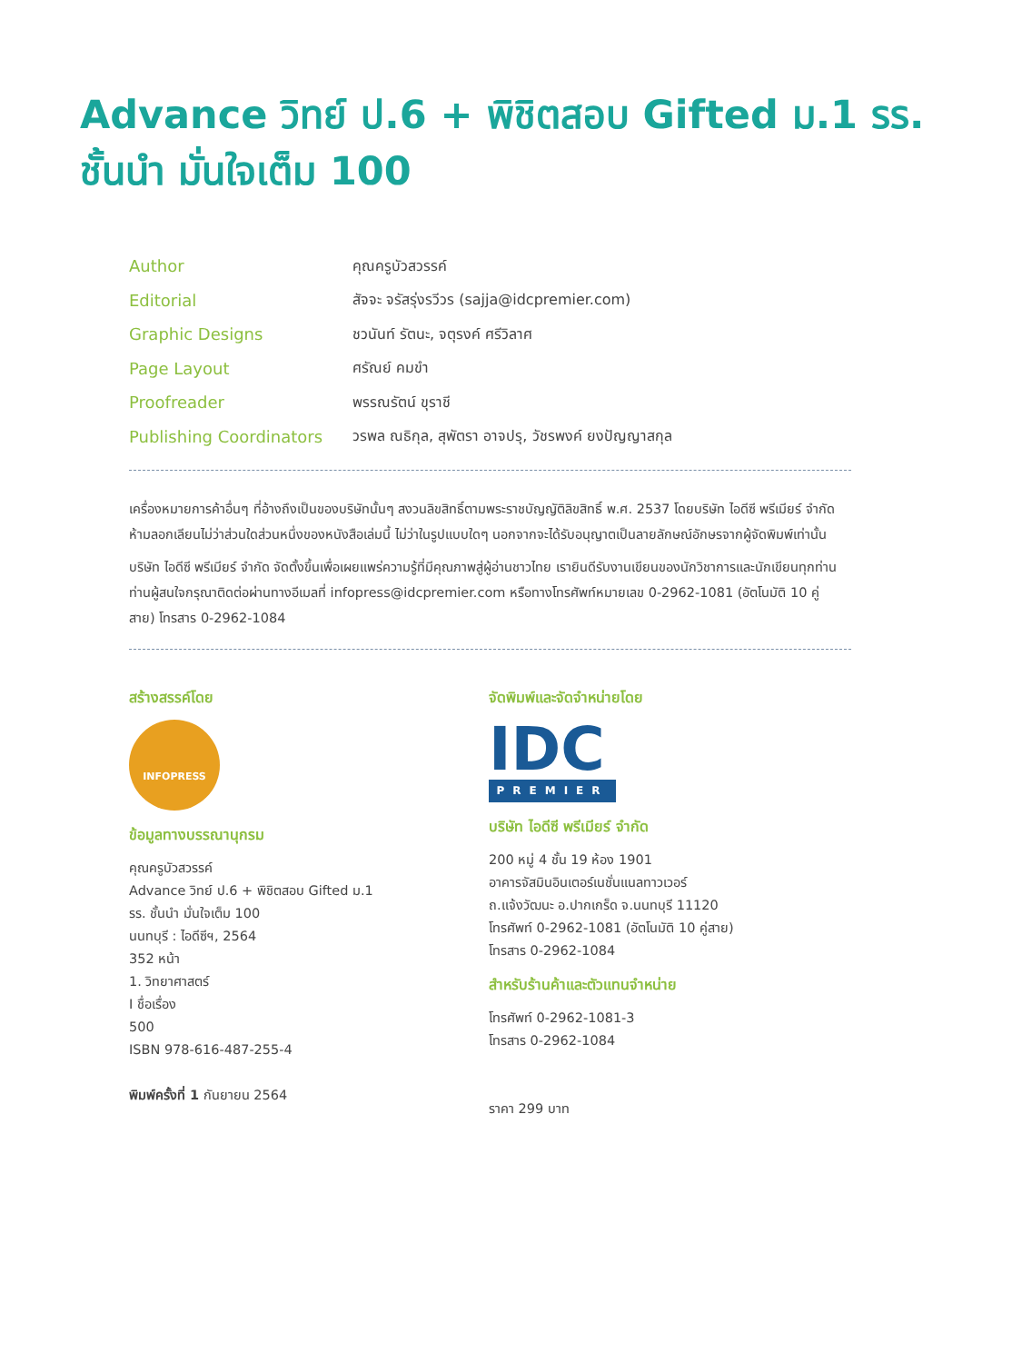Advance วิทย์ ป.6 + พิชิตสอบ Gifted ม.1 รร. ชั้นนำ มั่นใจเต็ม 100
Author คุณครูบัวสวรรค์
Editorial สัจจะ จรัสรุ่งรวีวร (sajja@idcpremier.com)
Graphic Designs ชวนันท์ รัตนะ, จตุรงค์ ศรีวิลาศ
Page Layout ศรัณย์ คมขำ
Proofreader พรรณรัตน์ ขุราชี
Publishing Coordinators วรพล ณธิกุล, สุพัตรา อาจปรุ, วัชรพงค์ ยงปัญญาสกุล
เครื่องหมายการค้าอื่นๆ ที่อ้างถึงเป็นของบริษัทนั้นๆ สงวนลิขสิทธิ์ตามพระราชบัญญัติลิขสิทธิ์ พ.ศ. 2537 โดยบริษัท ไอดีซี พรีเมียร์ จำกัด ห้ามลอกเลียนไม่ว่าส่วนใดส่วนหนึ่งของหนังสือเล่มนี้ ไม่ว่าในรูปแบบใดๆ นอกจากจะได้รับอนุญาตเป็นลายลักษณ์อักษรจากผู้จัดพิมพ์เท่านั้น
บริษัท ไอดีซี พรีเมียร์ จำกัด จัดตั้งขึ้นเพื่อเผยแพร่ความรู้ที่มีคุณภาพสู่ผู้อ่านชาวไทย เรายินดีรับงานเขียนของนักวิชาการและนักเขียนทุกท่าน ท่านผู้สนใจกรุณาติดต่อผ่านทางอีเมลที่ infopress@idcpremier.com หรือทางโทรศัพท์หมายเลข 0-2962-1081 (อัตโนมัติ 10 คู่สาย) โทรสาร 0-2962-1084
สร้างสรรค์โดย
INFOPRESS
ข้อมูลทางบรรณานุกรม
คุณครูบัวสวรรค์
Advance วิทย์ ป.6 + พิชิตสอบ Gifted ม.1
รร. ชั้นนำ มั่นใจเต็ม 100
นนทบุรี : ไอดีซีฯ, 2564
352 หน้า
1. วิทยาศาสตร์
I ชื่อเรื่อง
500
ISBN 978-616-487-255-4
พิมพ์ครั้งที่ 1 กันยายน 2564
จัดพิมพ์และจัดจำหน่ายโดย
IDC
PREMIER
บริษัท ไอดีซี พรีเมียร์ จำกัด
200 หมู่ 4 ชั้น 19 ห้อง 1901
อาคารจัสมินอินเตอร์เนชั่นแนลทาวเวอร์
ถ.แจ้งวัฒนะ อ.ปากเกร็ด จ.นนทบุรี 11120
โทรศัพท์ 0-2962-1081 (อัตโนมัติ 10 คู่สาย)
โทรสาร 0-2962-1084
สำหรับร้านค้าและตัวแทนจำหน่าย
โทรศัพท์ 0-2962-1081-3
โทรสาร 0-2962-1084
ราคา 299 บาท